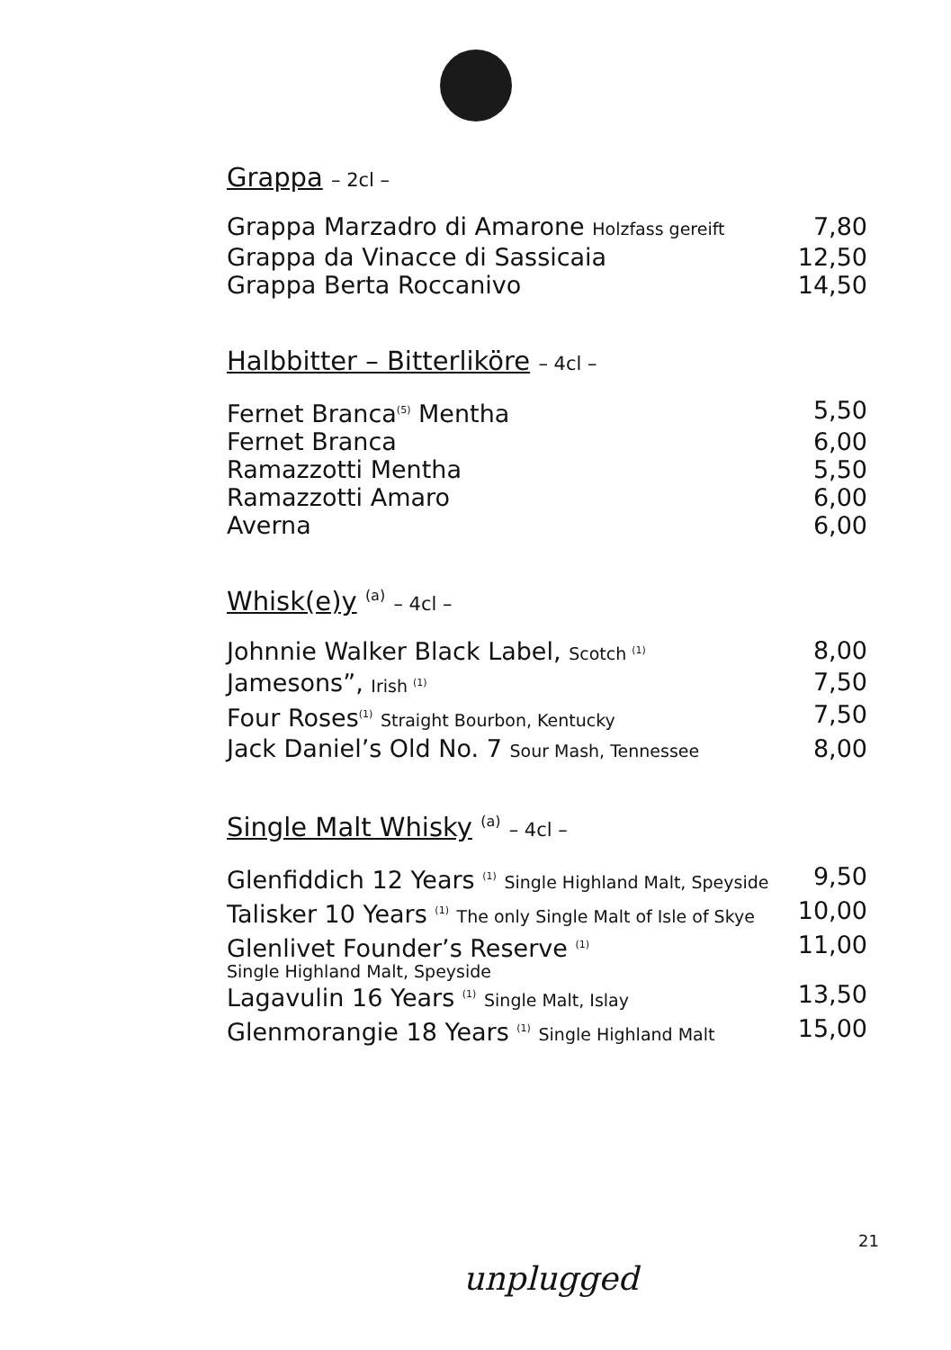Grappa – 2cl –
| Grappa Marzadro di Amarone Holzfass gereift | 7,80 |
| Grappa da Vinacce di Sassicaia | 12,50 |
| Grappa Berta Roccanivo | 14,50 |
Halbbitter – Bitterliköre – 4cl –
| Fernet Branca<sup>(5)</sup> Mentha | 5,50 |
| Fernet Branca | 6,00 |
| Ramazzotti Mentha | 5,50 |
| Ramazzotti Amaro | 6,00 |
| Averna | 6,00 |
Whisk(e)y <sup>(a)</sup> – 4cl –
| Johnnie Walker Black Label, Scotch <sup>(1)</sup> | 8,00 |
| Jamesons”, Irish <sup>(1)</sup> | 7,50 |
| Four Roses<sup>(1)</sup> Straight Bourbon, Kentucky | 7,50 |
| Jack Daniel’s Old No. 7 Sour Mash, Tennessee | 8,00 |
Single Malt Whisky <sup>(a)</sup> – 4cl –
| Glenfiddich 12 Years <sup>(1)</sup> Single Highland Malt, Speyside | 9,50 |
| Talisker 10 Years <sup>(1)</sup> The only Single Malt of Isle of Skye | 10,00 |
| Glenlivet Founder’s Reserve <sup>(1)</sup> Single Highland Malt, Speyside | 11,00 |
| Lagavulin 16 Years <sup>(1)</sup> Single Malt, Islay | 13,50 |
| Glenmorangie 18 Years <sup>(1)</sup> Single Highland Malt | 15,00 |
21
unplugged